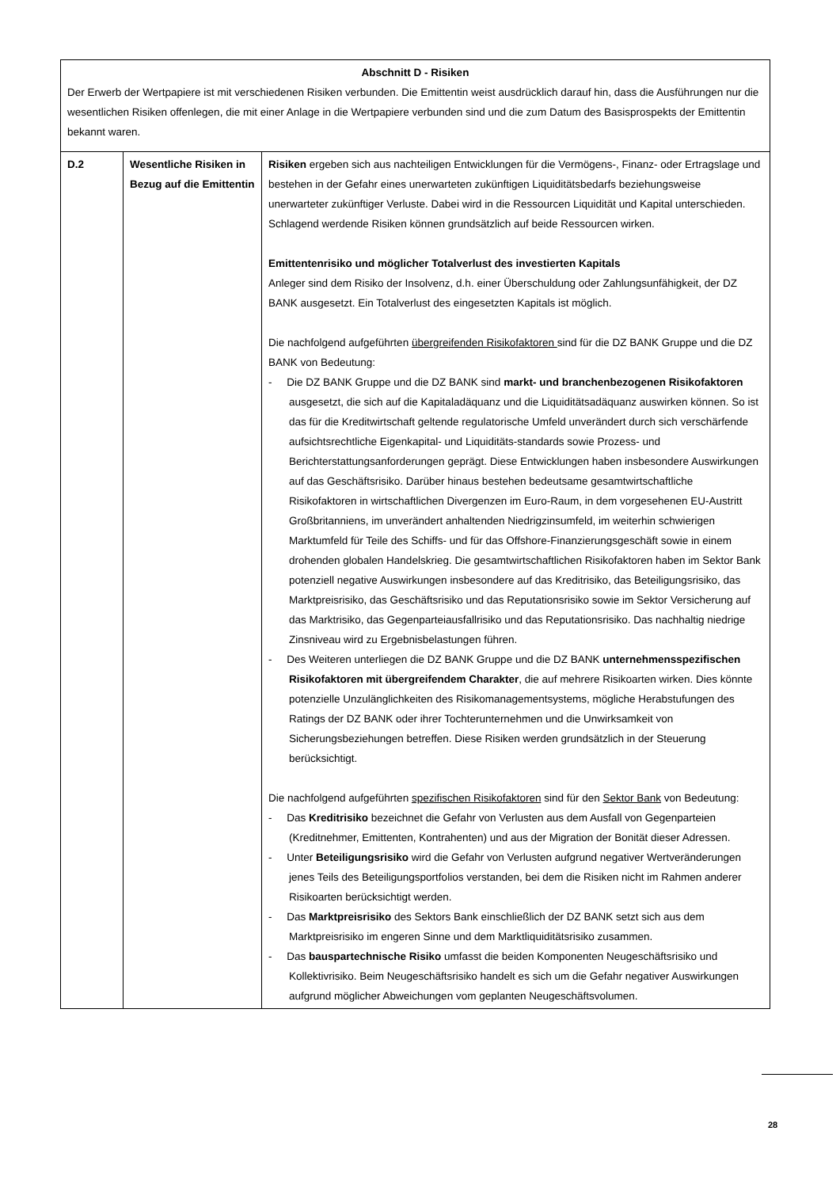| Abschnitt D - Risiken Der Erwerb der Wertpapiere ist mit verschiedenen Risiken verbunden. Die Emittentin weist ausdrücklich darauf hin, dass die Ausführungen nur die wesentlichen Risiken offenlegen, die mit einer Anlage in die Wertpapiere verbunden sind und die zum Datum des Basisprospekts der Emittentin bekannt waren. | | |
| D.2 | Wesentliche Risiken in Bezug auf die Emittentin | Risiken ergeben sich aus nachteiligen Entwicklungen für die Vermögens-, Finanz- oder Ertragslage und bestehen in der Gefahr eines unerwarteten zukünftigen Liquiditätsbedarfs beziehungsweise unerwarteter zukünftiger Verluste. Dabei wird in die Ressourcen Liquidität und Kapital unterschieden. Schlagend werdende Risiken können grundsätzlich auf beide Ressourcen wirken. Emittentenrisiko und möglicher Totalverlust des investierten Kapitals Anleger sind dem Risiko der Insolvenz, d.h. einer Überschuldung oder Zahlungsunfähigkeit, der DZ BANK ausgesetzt. Ein Totalverlust des eingesetzten Kapitals ist möglich. Die nachfolgend aufgeführten übergreifenden Risikofaktoren sind für die DZ BANK Gruppe und die DZ BANK von Bedeutung: - Die DZ BANK Gruppe und die DZ BANK sind markt- und branchenbezogenen Risikofaktoren ausgesetzt, die sich auf die Kapitaladäquanz und die Liquiditätsadäquanz auswirken können. So ist das für die Kreditwirtschaft geltende regulatorische Umfeld unverändert durch sich verschärfende aufsichtsrechtliche Eigenkapital- und Liquiditäts-standards sowie Prozess- und Berichterstattungsanforderungen geprägt. Diese Entwicklungen haben insbesondere Auswirkungen auf das Geschäftsrisiko. Darüber hinaus bestehen bedeutsame gesamtwirtschaftliche Risikofaktoren in wirtschaftlichen Divergenzen im Euro-Raum, in dem vorgesehenen EU-Austritt Großbritanniens, im unverändert anhaltenden Niedrigzinsumfeld, im weiterhin schwierigen Marktumfeld für Teile des Schiffs- und für das Offshore-Finanzierungsgeschäft sowie in einem drohenden globalen Handelskrieg. Die gesamtwirtschaftlichen Risikofaktoren haben im Sektor Bank potenziell negative Auswirkungen insbesondere auf das Kreditrisiko, das Beteiligungsrisiko, das Marktpreisrisiko, das Geschäftsrisiko und das Reputationsrisiko sowie im Sektor Versicherung auf das Marktrisiko, das Gegenparteiausfallrisiko und das Reputationsrisiko. Das nachhaltig niedrige Zinsniveau wird zu Ergebnisbelastungen führen. - Des Weiteren unterliegen die DZ BANK Gruppe und die DZ BANK unternehmensspezifischen Risikofaktoren mit übergreifendem Charakter , die auf mehrere Risikoarten wirken. Dies könnte potenzielle Unzulänglichkeiten des Risikomanagementsystems, mögliche Herabstufungen des Ratings der DZ BANK oder ihrer Tochterunternehmen und die Unwirksamkeit von Sicherungsbeziehungen betreffen. Diese Risiken werden grundsätzlich in der Steuerung berücksichtigt. Die nachfolgend aufgeführten spezifischen Risikofaktoren sind für den Sektor Bank von Bedeutung: - Das Kreditrisiko bezeichnet die Gefahr von Verlusten aus dem Ausfall von Gegenparteien (Kreditnehmer, Emittenten, Kontrahenten) und aus der Migration der Bonität dieser Adressen. - Unter Beteiligungsrisiko wird die Gefahr von Verlusten aufgrund negativer Wertveränderungen jenes Teils des Beteiligungsportfolios verstanden, bei dem die Risiken nicht im Rahmen anderer Risikoarten berücksichtigt werden. - Das Marktpreisrisiko des Sektors Bank einschließlich der DZ BANK setzt sich aus dem Marktpreisrisiko im engeren Sinne und dem Marktliquiditätsrisiko zusammen. - Das bauspartechnische Risiko umfasst die beiden Komponenten Neugeschäftsrisiko und Kollektivrisiko. Beim Neugeschäftsrisiko handelt es sich um die Gefahr negativer Auswirkungen aufgrund möglicher Abweichungen vom geplanten Neugeschäftsvolumen. |
28